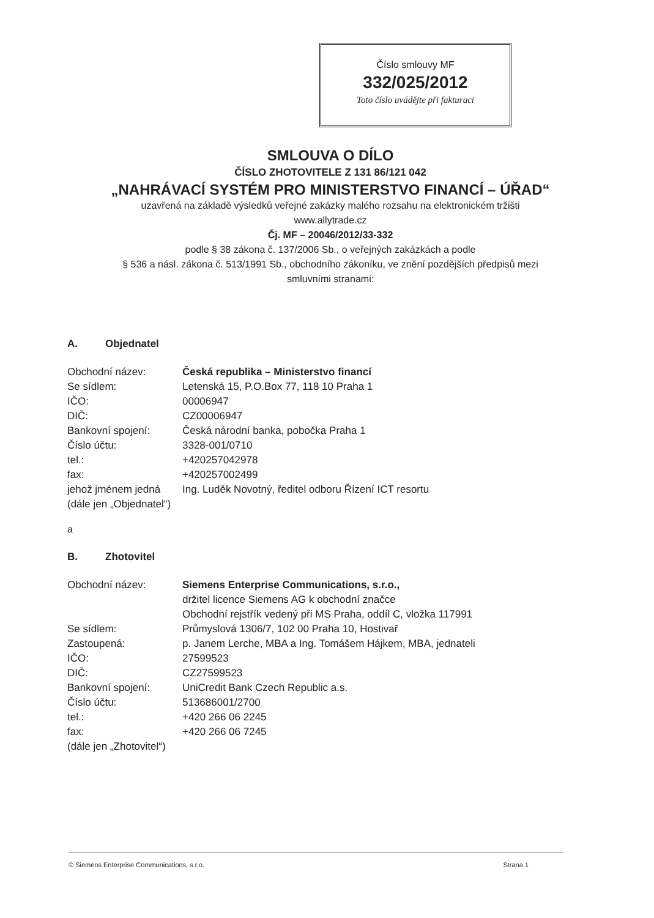Číslo smlouvy MF
332/025/2012
Toto číslo uvádějte při fakturaci
SMLOUVA O DÍLO
ČÍSLO ZHOTOVITELE Z 131 86/121 042
„NAHRÁVACÍ SYSTÉM PRO MINISTERSTVO FINANCÍ – ÚŘAD“
uzavřená na základě výsledků veřejné zakázky malého rozsahu na elektronickém tržišti
www.allytrade.cz
Čj. MF – 20046/2012/33-332
podle § 38 zákona č. 137/2006 Sb., o veřejných zakázkách a podle
§ 536 a násl. zákona č. 513/1991 Sb., obchodního zákoníku, ve znění pozdějších předpisů mezi
smluvními stranami:
A. Objednatel
| Obchodní název: | Česká republika – Ministerstvo financí |
| Se sídlem: | Letenská 15, P.O.Box 77, 118 10 Praha 1 |
| IČO: | 00006947 |
| DIČ: | CZ00006947 |
| Bankovní spojení: | Česká národní banka, pobočka Praha 1 |
| Číslo účtu: | 3328-001/0710 |
| tel.: | +420257042978 |
| fax: | +420257002499 |
| jehož jménem jedná | Ing. Luděk Novotný, ředitel odboru Řízení ICT resortu |
| (dále jen „Objednatel“) | |
a
B. Zhotovitel
| Obchodní název: | Siemens Enterprise Communications, s.r.o., držitel licence Siemens AG k obchodní značce Obchodní rejstřík vedený při MS Praha, oddíl C, vložka 117991 |
| Se sídlem: | Průmyslová 1306/7, 102 00 Praha 10, Hostivař |
| Zastoupená: | p. Janem Lerche, MBA a Ing. Tomášem Hájkem, MBA, jednateli |
| IČO: | 27599523 |
| DIČ: | CZ27599523 |
| Bankovní spojení: | UniCredit Bank Czech Republic a.s. |
| Číslo účtu: | 513686001/2700 |
| tel.: | +420 266 06 2245 |
| fax: | +420 266 06 7245 |
| (dále jen „Zhotovitel“) | |
© Siemens Enterprise Communications, s.r.o. Strana 1